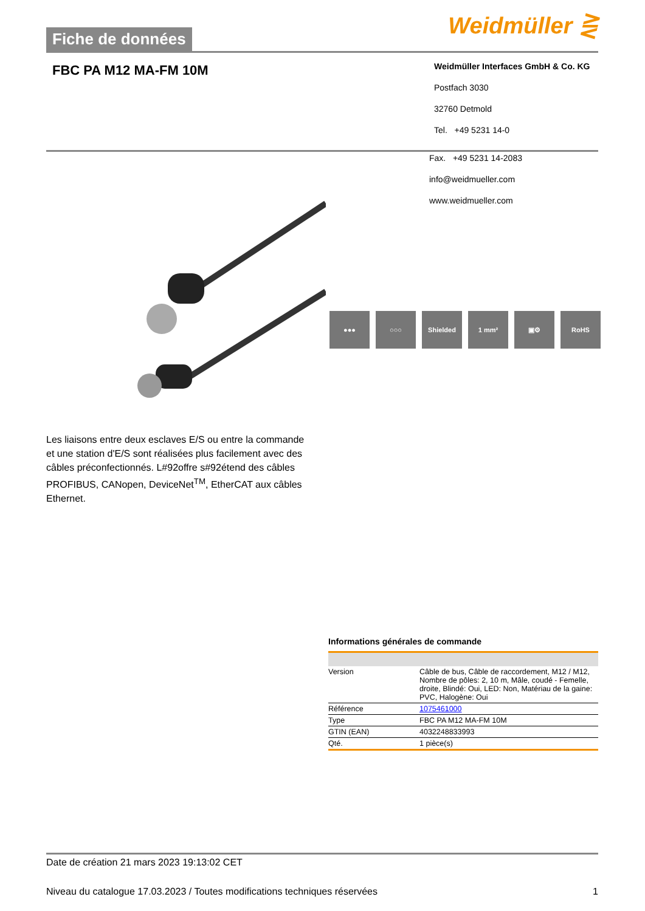Fiche de données
Weidmüller ⋛
FBC PA M12 MA-FM 10M
Weidmüller Interfaces GmbH & Co. KG
Postfach 3030
32760 Detmold
Tel. +49 5231 14-0
Fax. +49 5231 14-2083
info@weidmueller.com
www.weidmueller.com
●●● ○○○ Shielded 1 mm² ▣⚙ RoHS
Les liaisons entre deux esclaves E/S ou entre la commande et une station d'E/S sont réalisées plus facilement avec des câbles préconfectionnés. L#92offre s#92étend des câbles PROFIBUS, CANopen, DeviceNet<sup>TM</sup>, EtherCAT aux câbles Ethernet.
Informations générales de commande
| Version | Câble de bus, Câble de raccordement, M12 / M12, Nombre de pôles: 2, 10 m, Mâle, coudé - Femelle, droite, Blindé: Oui, LED: Non, Matériau de la gaine: PVC, Halogène: Oui |
| Référence | 1075461000 |
| Type | FBC PA M12 MA-FM 10M |
| GTIN (EAN) | 4032248833993 |
| Qté. | 1 pièce(s) |
Date de création 21 mars 2023 19:13:02 CET
Niveau du catalogue 17.03.2023 / Toutes modifications techniques réservées 1